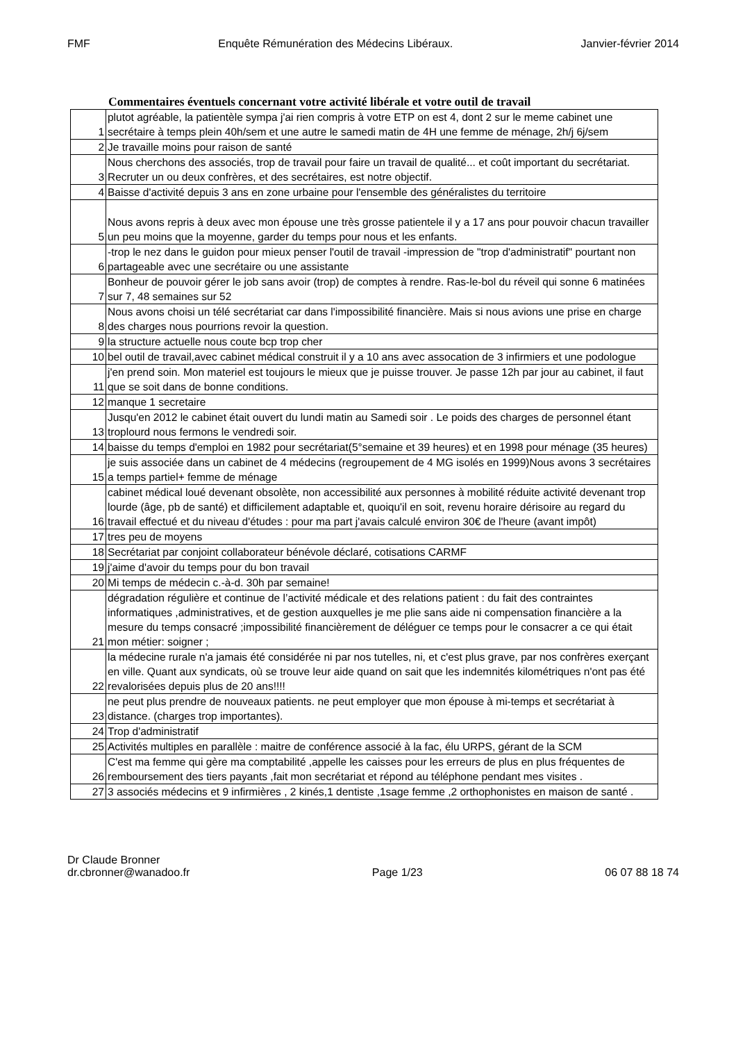FMF Enquête Rémunération des Médecins Libéraux. Janvier-février 2014
Commentaires éventuels concernant votre activité libérale et votre outil de travail
| 1 | plutot agréable, la patientèle sympa j'ai rien compris à votre ETP on est 4, dont 2 sur le meme cabinet une secrétaire à temps plein 40h/sem et une autre le samedi matin de 4H une femme de ménage, 2h/j 6j/sem |
| 2 | Je travaille moins pour raison de santé |
| 3 | Nous cherchons des associés, trop de travail pour faire un travail de qualité... et coût important du secrétariat. Recruter un ou deux confrères, et des secrétaires, est notre objectif. |
| 4 | Baisse d'activité depuis 3 ans en zone urbaine pour l'ensemble des généralistes du territoire |
| 5 | Nous avons repris à deux avec mon épouse une très grosse patientele il y a 17 ans pour pouvoir chacun travailler un peu moins que la moyenne, garder du temps pour nous et les enfants. |
| 6 | -trop le nez dans le guidon pour mieux penser l'outil de travail -impression de "trop d'administratif" pourtant non partageable avec une secrétaire ou une assistante |
| 7 | Bonheur de pouvoir gérer le job sans avoir (trop) de comptes à rendre. Ras-le-bol du réveil qui sonne 6 matinées sur 7, 48 semaines sur 52 |
| 8 | Nous avons choisi un télé secrétariat car dans l'impossibilité financière. Mais si nous avions une prise en charge des charges nous pourrions revoir la question. |
| 9 | la structure actuelle nous coute bcp trop cher |
| 10 | bel outil de travail,avec cabinet médical construit il y a 10 ans avec assocation de 3 infirmiers et une podologue |
| 11 | j'en prend soin. Mon materiel est toujours le mieux que je puisse trouver. Je passe 12h par jour au cabinet, il faut que se soit dans de bonne conditions. |
| 12 | manque 1 secretaire |
| 13 | Jusqu'en 2012 le cabinet était ouvert du lundi matin au Samedi soir . Le poids des charges de personnel étant troplourd nous fermons le vendredi soir. |
| 14 | baisse du temps d'emploi en 1982 pour secrétariat(5°semaine et 39 heures) et en 1998 pour ménage (35 heures) |
| 15 | je suis associée dans un cabinet de 4 médecins (regroupement de 4 MG isolés en 1999)Nous avons 3 secrétaires a temps partiel+ femme de ménage |
| 16 | cabinet médical loué devenant obsolète, non accessibilité aux personnes à mobilité réduite activité devenant trop lourde (âge, pb de santé) et difficilement adaptable et, quoiqu'il en soit, revenu horaire dérisoire au regard du travail effectué et du niveau d'études : pour ma part j'avais calculé environ 30€ de l'heure (avant impôt) |
| 17 | tres peu de moyens |
| 18 | Secrétariat par conjoint collaborateur bénévole déclaré, cotisations CARMF |
| 19 | j'aime d'avoir du temps pour du bon travail |
| 20 | Mi temps de médecin c.-à-d. 30h par semaine! |
| 21 | dégradation régulière et continue de l’activité médicale et des relations patient : du fait des contraintes informatiques ,administratives, et de gestion auxquelles je me plie sans aide ni compensation financière a la mesure du temps consacré ;impossibilité financièrement de déléguer ce temps pour le consacrer a ce qui était mon métier: soigner ; |
| 22 | la médecine rurale n'a jamais été considérée ni par nos tutelles, ni, et c'est plus grave, par nos confrères exerçant en ville. Quant aux syndicats, où se trouve leur aide quand on sait que les indemnités kilométriques n'ont pas été revalorisées depuis plus de 20 ans!!!! |
| 23 | ne peut plus prendre de nouveaux patients. ne peut employer que mon épouse à mi-temps et secrétariat à distance. (charges trop importantes). |
| 24 | Trop d'administratif |
| 25 | Activités multiples en parallèle : maitre de conférence associé à la fac, élu URPS, gérant de la SCM |
| 26 | C'est ma femme qui gère ma comptabilité ,appelle les caisses pour les erreurs de plus en plus fréquentes de remboursement des tiers payants ,fait mon secrétariat et répond au téléphone pendant mes visites . |
| 27 | 3 associés médecins et 9 infirmières , 2 kinés,1 dentiste ,1sage femme ,2 orthophonistes en maison de santé . |
Dr Claude Bronner
dr.cbronner@wanadoo.fr Page 1/23 06 07 88 18 74